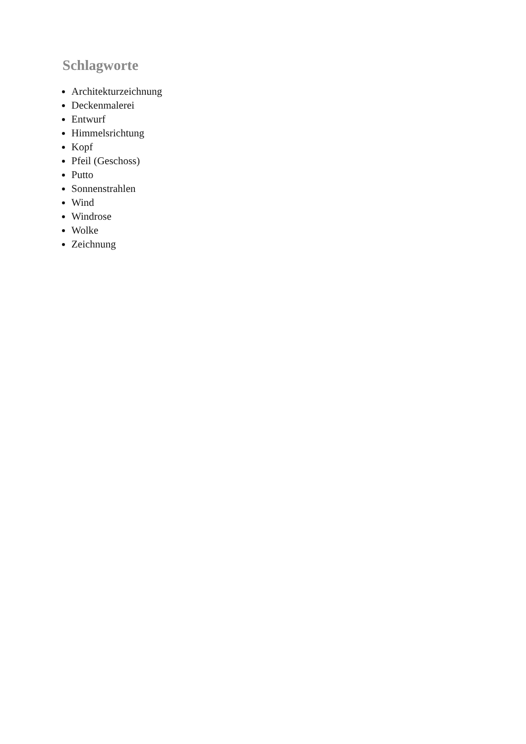Schlagworte
Architekturzeichnung
Deckenmalerei
Entwurf
Himmelsrichtung
Kopf
Pfeil (Geschoss)
Putto
Sonnenstrahlen
Wind
Windrose
Wolke
Zeichnung